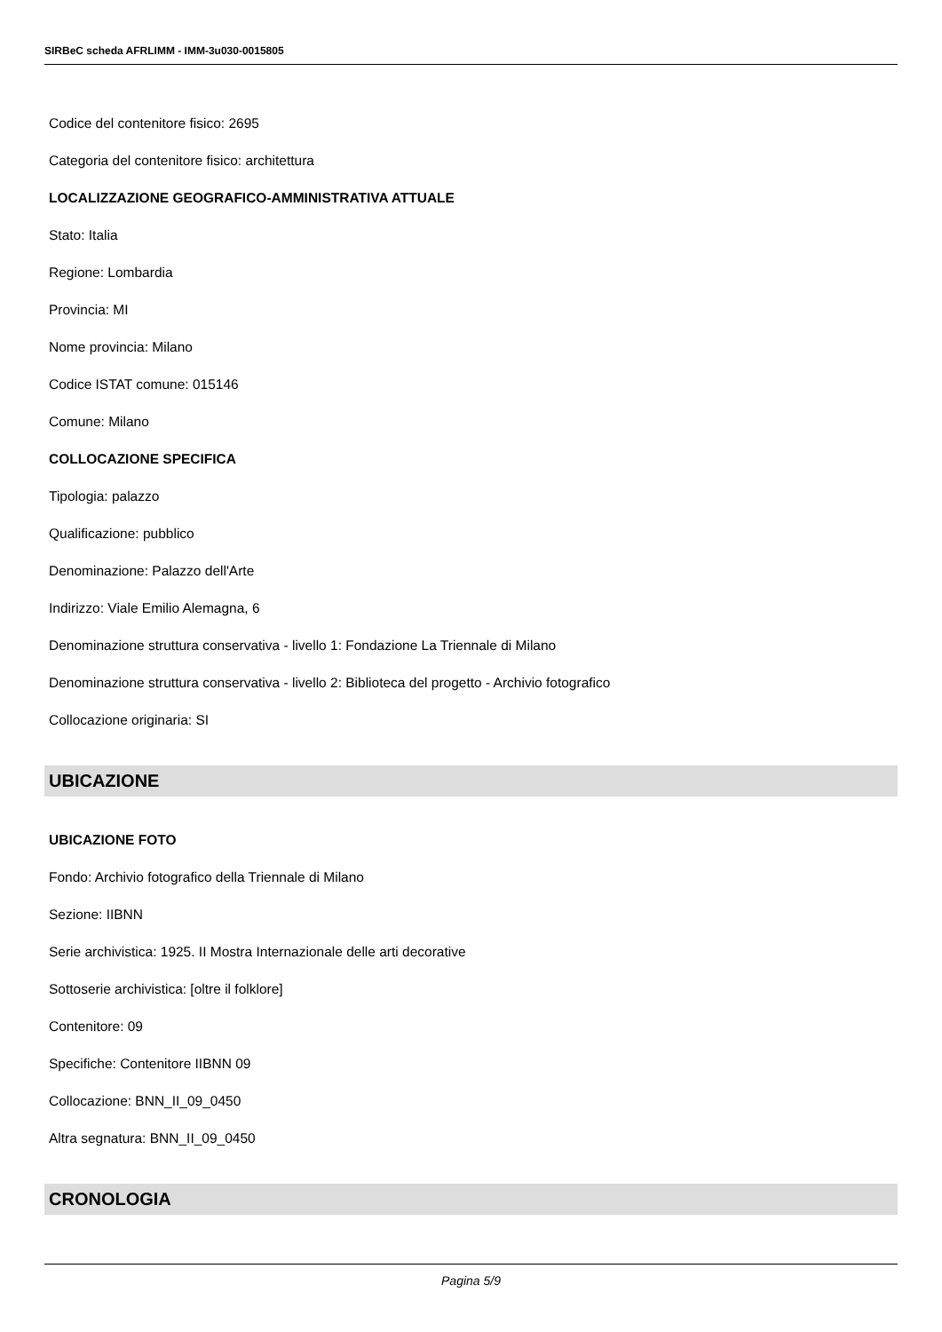SIRBeC scheda AFRLIMM - IMM-3u030-0015805
Codice del contenitore fisico: 2695
Categoria del contenitore fisico: architettura
LOCALIZZAZIONE GEOGRAFICO-AMMINISTRATIVA ATTUALE
Stato: Italia
Regione: Lombardia
Provincia: MI
Nome provincia: Milano
Codice ISTAT comune: 015146
Comune: Milano
COLLOCAZIONE SPECIFICA
Tipologia: palazzo
Qualificazione: pubblico
Denominazione: Palazzo dell'Arte
Indirizzo: Viale Emilio Alemagna, 6
Denominazione struttura conservativa - livello 1: Fondazione La Triennale di Milano
Denominazione struttura conservativa - livello 2: Biblioteca del progetto - Archivio fotografico
Collocazione originaria: SI
UBICAZIONE
UBICAZIONE FOTO
Fondo: Archivio fotografico della Triennale di Milano
Sezione: IIBNN
Serie archivistica: 1925. II Mostra Internazionale delle arti decorative
Sottoserie archivistica: [oltre il folklore]
Contenitore: 09
Specifiche: Contenitore IIBNN 09
Collocazione: BNN_II_09_0450
Altra segnatura: BNN_II_09_0450
CRONOLOGIA
Pagina 5/9